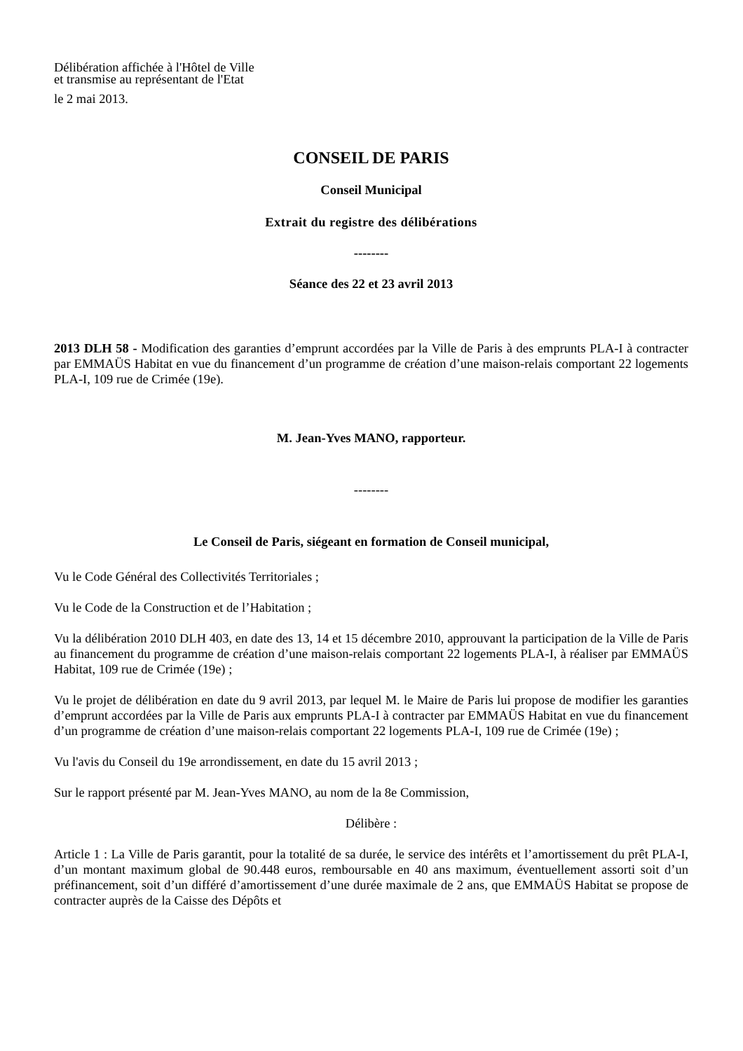Délibération affichée à l'Hôtel de Ville
et transmise au représentant de l'Etat
le 2 mai 2013.
CONSEIL DE PARIS
Conseil Municipal
Extrait du registre des délibérations
--------
Séance des 22 et 23 avril 2013
2013 DLH 58 - Modification des garanties d’emprunt accordées par la Ville de Paris à des emprunts PLA-I à contracter par EMMAÜS Habitat en vue du financement d’un programme de création d’une maison-relais comportant 22 logements PLA-I, 109 rue de Crimée (19e).
M. Jean-Yves MANO, rapporteur.
--------
Le Conseil de Paris, siégeant en formation de Conseil municipal,
Vu le Code Général des Collectivités Territoriales ;
Vu le Code de la Construction et de l’Habitation ;
Vu la délibération 2010 DLH 403, en date des 13, 14 et 15 décembre 2010, approuvant la participation de la Ville de Paris au financement du programme de création d’une maison-relais comportant 22 logements PLA-I, à réaliser par EMMAÜS Habitat, 109 rue de Crimée (19e) ;
Vu le projet de délibération en date du 9 avril 2013, par lequel M. le Maire de Paris lui propose de modifier les garanties d’emprunt accordées par la Ville de Paris aux emprunts PLA-I à contracter par EMMAÜS Habitat en vue du financement d’un programme de création d’une maison-relais comportant 22 logements PLA-I, 109 rue de Crimée (19e) ;
Vu l'avis du Conseil du 19e arrondissement, en date du 15 avril 2013 ;
Sur le rapport présenté par M. Jean-Yves MANO, au nom de la 8e Commission,
Délibère :
Article 1 : La Ville de Paris garantit, pour la totalité de sa durée, le service des intérêts et l’amortissement du prêt PLA-I, d’un montant maximum global de 90.448 euros, remboursable en 40 ans maximum, éventuellement assorti soit d’un préfinancement, soit d’un différé d’amortissement d’une durée maximale de 2 ans, que EMMAÜS Habitat se propose de contracter auprès de la Caisse des Dépôts et